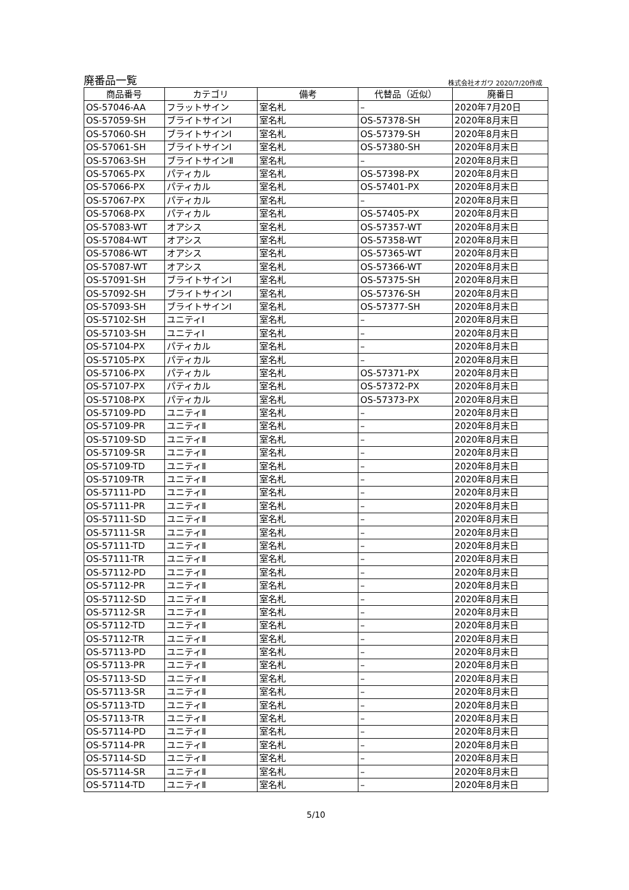廃番品一覧 株式会社オガワ 2020/7/20作成
| 商品番号 | カテゴリ | 備考 | 代替品（近似） | 廃番日 |
| --- | --- | --- | --- | --- |
| OS-57046-AA | フラットサイン | 室名札 | – | 2020年7月20日 |
| OS-57059-SH | ブライトサインⅠ | 室名札 | OS-57378-SH | 2020年8月末日 |
| OS-57060-SH | ブライトサインⅠ | 室名札 | OS-57379-SH | 2020年8月末日 |
| OS-57061-SH | ブライトサインⅠ | 室名札 | OS-57380-SH | 2020年8月末日 |
| OS-57063-SH | ブライトサインⅡ | 室名札 | – | 2020年8月末日 |
| OS-57065-PX | パティカル | 室名札 | OS-57398-PX | 2020年8月末日 |
| OS-57066-PX | パティカル | 室名札 | OS-57401-PX | 2020年8月末日 |
| OS-57067-PX | パティカル | 室名札 | – | 2020年8月末日 |
| OS-57068-PX | パティカル | 室名札 | OS-57405-PX | 2020年8月末日 |
| OS-57083-WT | オアシス | 室名札 | OS-57357-WT | 2020年8月末日 |
| OS-57084-WT | オアシス | 室名札 | OS-57358-WT | 2020年8月末日 |
| OS-57086-WT | オアシス | 室名札 | OS-57365-WT | 2020年8月末日 |
| OS-57087-WT | オアシス | 室名札 | OS-57366-WT | 2020年8月末日 |
| OS-57091-SH | ブライトサインⅠ | 室名札 | OS-57375-SH | 2020年8月末日 |
| OS-57092-SH | ブライトサインⅠ | 室名札 | OS-57376-SH | 2020年8月末日 |
| OS-57093-SH | ブライトサインⅠ | 室名札 | OS-57377-SH | 2020年8月末日 |
| OS-57102-SH | ユニティⅠ | 室名札 | – | 2020年8月末日 |
| OS-57103-SH | ユニティⅠ | 室名札 | – | 2020年8月末日 |
| OS-57104-PX | パティカル | 室名札 | – | 2020年8月末日 |
| OS-57105-PX | パティカル | 室名札 | – | 2020年8月末日 |
| OS-57106-PX | パティカル | 室名札 | OS-57371-PX | 2020年8月末日 |
| OS-57107-PX | パティカル | 室名札 | OS-57372-PX | 2020年8月末日 |
| OS-57108-PX | パティカル | 室名札 | OS-57373-PX | 2020年8月末日 |
| OS-57109-PD | ユニティⅡ | 室名札 | – | 2020年8月末日 |
| OS-57109-PR | ユニティⅡ | 室名札 | – | 2020年8月末日 |
| OS-57109-SD | ユニティⅡ | 室名札 | – | 2020年8月末日 |
| OS-57109-SR | ユニティⅡ | 室名札 | – | 2020年8月末日 |
| OS-57109-TD | ユニティⅡ | 室名札 | – | 2020年8月末日 |
| OS-57109-TR | ユニティⅡ | 室名札 | – | 2020年8月末日 |
| OS-57111-PD | ユニティⅡ | 室名札 | – | 2020年8月末日 |
| OS-57111-PR | ユニティⅡ | 室名札 | – | 2020年8月末日 |
| OS-57111-SD | ユニティⅡ | 室名札 | – | 2020年8月末日 |
| OS-57111-SR | ユニティⅡ | 室名札 | – | 2020年8月末日 |
| OS-57111-TD | ユニティⅡ | 室名札 | – | 2020年8月末日 |
| OS-57111-TR | ユニティⅡ | 室名札 | – | 2020年8月末日 |
| OS-57112-PD | ユニティⅡ | 室名札 | – | 2020年8月末日 |
| OS-57112-PR | ユニティⅡ | 室名札 | – | 2020年8月末日 |
| OS-57112-SD | ユニティⅡ | 室名札 | – | 2020年8月末日 |
| OS-57112-SR | ユニティⅡ | 室名札 | – | 2020年8月末日 |
| OS-57112-TD | ユニティⅡ | 室名札 | – | 2020年8月末日 |
| OS-57112-TR | ユニティⅡ | 室名札 | – | 2020年8月末日 |
| OS-57113-PD | ユニティⅡ | 室名札 | – | 2020年8月末日 |
| OS-57113-PR | ユニティⅡ | 室名札 | – | 2020年8月末日 |
| OS-57113-SD | ユニティⅡ | 室名札 | – | 2020年8月末日 |
| OS-57113-SR | ユニティⅡ | 室名札 | – | 2020年8月末日 |
| OS-57113-TD | ユニティⅡ | 室名札 | – | 2020年8月末日 |
| OS-57113-TR | ユニティⅡ | 室名札 | – | 2020年8月末日 |
| OS-57114-PD | ユニティⅡ | 室名札 | – | 2020年8月末日 |
| OS-57114-PR | ユニティⅡ | 室名札 | – | 2020年8月末日 |
| OS-57114-SD | ユニティⅡ | 室名札 | – | 2020年8月末日 |
| OS-57114-SR | ユニティⅡ | 室名札 | – | 2020年8月末日 |
| OS-57114-TD | ユニティⅡ | 室名札 | – | 2020年8月末日 |
5/10